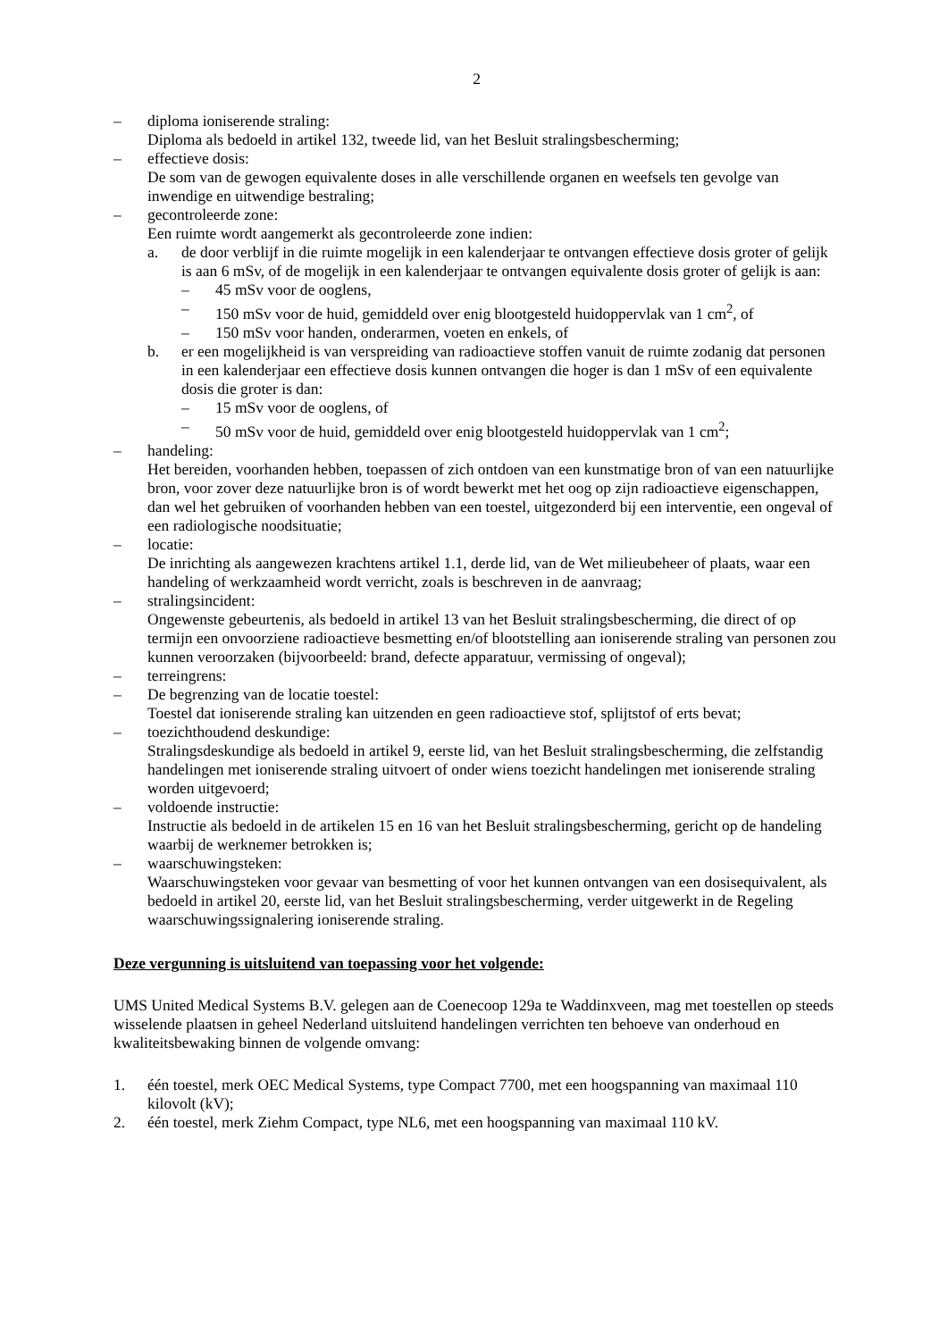2
– diploma ioniserende straling:
Diploma als bedoeld in artikel 132, tweede lid, van het Besluit stralingsbescherming;
– effectieve dosis:
De som van de gewogen equivalente doses in alle verschillende organen en weefsels ten gevolge van inwendige en uitwendige bestraling;
– gecontroleerde zone:
Een ruimte wordt aangemerkt als gecontroleerde zone indien:
a. de door verblijf in die ruimte mogelijk in een kalenderjaar te ontvangen effectieve dosis groter of gelijk is aan 6 mSv, of de mogelijk in een kalenderjaar te ontvangen equivalente dosis groter of gelijk is aan:
– 45 mSv voor de ooglens,
– 150 mSv voor de huid, gemiddeld over enig blootgesteld huidoppervlak van 1 cm<sup>2</sup>, of
– 150 mSv voor handen, onderarmen, voeten en enkels, of
b. er een mogelijkheid is van verspreiding van radioactieve stoffen vanuit de ruimte zodanig dat personen in een kalenderjaar een effectieve dosis kunnen ontvangen die hoger is dan 1 mSv of een equivalente dosis die groter is dan:
– 15 mSv voor de ooglens, of
– 50 mSv voor de huid, gemiddeld over enig blootgesteld huidoppervlak van 1 cm<sup>2</sup>;
– handeling:
Het bereiden, voorhanden hebben, toepassen of zich ontdoen van een kunstmatige bron of van een natuurlijke bron, voor zover deze natuurlijke bron is of wordt bewerkt met het oog op zijn radioactieve eigenschappen, dan wel het gebruiken of voorhanden hebben van een toestel, uitgezonderd bij een interventie, een ongeval of een radiologische noodsituatie;
– locatie:
De inrichting als aangewezen krachtens artikel 1.1, derde lid, van de Wet milieubeheer of plaats, waar een handeling of werkzaamheid wordt verricht, zoals is beschreven in de aanvraag;
– stralingsincident:
Ongewenste gebeurtenis, als bedoeld in artikel 13 van het Besluit stralingsbescherming, die direct of op termijn een onvoorziene radioactieve besmetting en/of blootstelling aan ioniserende straling van personen zou kunnen veroorzaken (bijvoorbeeld: brand, defecte apparatuur, vermissing of ongeval);
– terreingrens:
– De begrenzing van de locatie toestel:
Toestel dat ioniserende straling kan uitzenden en geen radioactieve stof, splijtstof of erts bevat;
– toezichthoudend deskundige:
Stralingsdeskundige als bedoeld in artikel 9, eerste lid, van het Besluit stralingsbescherming, die zelfstandig handelingen met ioniserende straling uitvoert of onder wiens toezicht handelingen met ioniserende straling worden uitgevoerd;
– voldoende instructie:
Instructie als bedoeld in de artikelen 15 en 16 van het Besluit stralingsbescherming, gericht op de handeling waarbij de werknemer betrokken is;
– waarschuwingsteken:
Waarschuwingsteken voor gevaar van besmetting of voor het kunnen ontvangen van een dosisequivalent, als bedoeld in artikel 20, eerste lid, van het Besluit stralingsbescherming, verder uitgewerkt in de Regeling waarschuwingssignalering ioniserende straling.
Deze vergunning is uitsluitend van toepassing voor het volgende:
UMS United Medical Systems B.V. gelegen aan de Coenecoop 129a te Waddinxveen, mag met toestellen op steeds wisselende plaatsen in geheel Nederland uitsluitend handelingen verrichten ten behoeve van onderhoud en kwaliteitsbewaking binnen de volgende omvang:
1. één toestel, merk OEC Medical Systems, type Compact 7700, met een hoogspanning van maximaal 110 kilovolt (kV);
2. één toestel, merk Ziehm Compact, type NL6, met een hoogspanning van maximaal 110 kV.